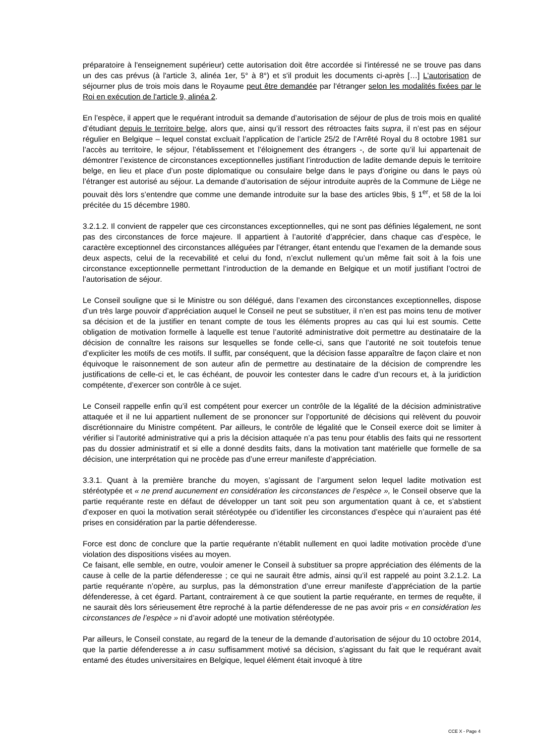préparatoire à l'enseignement supérieur) cette autorisation doit être accordée si l'intéressé ne se trouve pas dans un des cas prévus (à l'article 3, alinéa 1er, 5° à 8°) et s'il produit les documents ci-après […] L'autorisation de séjourner plus de trois mois dans le Royaume peut être demandée par l'étranger selon les modalités fixées par le Roi en exécution de l'article 9, alinéa 2.
En l’espèce, il appert que le requérant introduit sa demande d’autorisation de séjour de plus de trois mois en qualité d’étudiant depuis le territoire belge, alors que, ainsi qu’il ressort des rétroactes faits supra, il n’est pas en séjour régulier en Belgique – lequel constat excluait l’application de l’article 25/2 de l’Arrêté Royal du 8 octobre 1981 sur l’accès au territoire, le séjour, l’établissement et l’éloignement des étrangers -, de sorte qu’il lui appartenait de démontrer l’existence de circonstances exceptionnelles justifiant l’introduction de ladite demande depuis le territoire belge, en lieu et place d’un poste diplomatique ou consulaire belge dans le pays d’origine ou dans le pays où l’étranger est autorisé au séjour. La demande d’autorisation de séjour introduite auprès de la Commune de Liège ne pouvait dès lors s’entendre que comme une demande introduite sur la base des articles 9bis, § 1<sup>er</sup>, et 58 de la loi précitée du 15 décembre 1980.
3.2.1.2. Il convient de rappeler que ces circonstances exceptionnelles, qui ne sont pas définies légalement, ne sont pas des circonstances de force majeure. Il appartient à l’autorité d’apprécier, dans chaque cas d’espèce, le caractère exceptionnel des circonstances alléguées par l’étranger, étant entendu que l’examen de la demande sous deux aspects, celui de la recevabilité et celui du fond, n’exclut nullement qu’un même fait soit à la fois une circonstance exceptionnelle permettant l’introduction de la demande en Belgique et un motif justifiant l’octroi de l’autorisation de séjour.
Le Conseil souligne que si le Ministre ou son délégué, dans l’examen des circonstances exceptionnelles, dispose d’un très large pouvoir d’appréciation auquel le Conseil ne peut se substituer, il n’en est pas moins tenu de motiver sa décision et de la justifier en tenant compte de tous les éléments propres au cas qui lui est soumis. Cette obligation de motivation formelle à laquelle est tenue l’autorité administrative doit permettre au destinataire de la décision de connaître les raisons sur lesquelles se fonde celle-ci, sans que l’autorité ne soit toutefois tenue d’expliciter les motifs de ces motifs. Il suffit, par conséquent, que la décision fasse apparaître de façon claire et non équivoque le raisonnement de son auteur afin de permettre au destinataire de la décision de comprendre les justifications de celle-ci et, le cas échéant, de pouvoir les contester dans le cadre d’un recours et, à la juridiction compétente, d’exercer son contrôle à ce sujet.
Le Conseil rappelle enfin qu’il est compétent pour exercer un contrôle de la légalité de la décision administrative attaquée et il ne lui appartient nullement de se prononcer sur l’opportunité de décisions qui relèvent du pouvoir discrétionnaire du Ministre compétent. Par ailleurs, le contrôle de légalité que le Conseil exerce doit se limiter à vérifier si l’autorité administrative qui a pris la décision attaquée n’a pas tenu pour établis des faits qui ne ressortent pas du dossier administratif et si elle a donné desdits faits, dans la motivation tant matérielle que formelle de sa décision, une interprétation qui ne procède pas d’une erreur manifeste d’appréciation.
3.3.1. Quant à la première branche du moyen, s’agissant de l’argument selon lequel ladite motivation est stéréotypée et « ne prend aucunement en considération les circonstances de l’espèce », le Conseil observe que la partie requérante reste en défaut de développer un tant soit peu son argumentation quant à ce, et s’abstient d’exposer en quoi la motivation serait stéréotypée ou d’identifier les circonstances d’espèce qui n’auraient pas été prises en considération par la partie défenderesse.
Force est donc de conclure que la partie requérante n’établit nullement en quoi ladite motivation procède d’une violation des dispositions visées au moyen.
Ce faisant, elle semble, en outre, vouloir amener le Conseil à substituer sa propre appréciation des éléments de la cause à celle de la partie défenderesse ; ce qui ne saurait être admis, ainsi qu’il est rappelé au point 3.2.1.2. La partie requérante n’opère, au surplus, pas la démonstration d’une erreur manifeste d’appréciation de la partie défenderesse, à cet égard. Partant, contrairement à ce que soutient la partie requérante, en termes de requête, il ne saurait dès lors sérieusement être reproché à la partie défenderesse de ne pas avoir pris « en considération les circonstances de l’espèce » ni d’avoir adopté une motivation stéréotypée.
Par ailleurs, le Conseil constate, au regard de la teneur de la demande d’autorisation de séjour du 10 octobre 2014, que la partie défenderesse a in casu suffisamment motivé sa décision, s’agissant du fait que le requérant avait entamé des études universitaires en Belgique, lequel élément était invoqué à titre
CCE X - Page 4